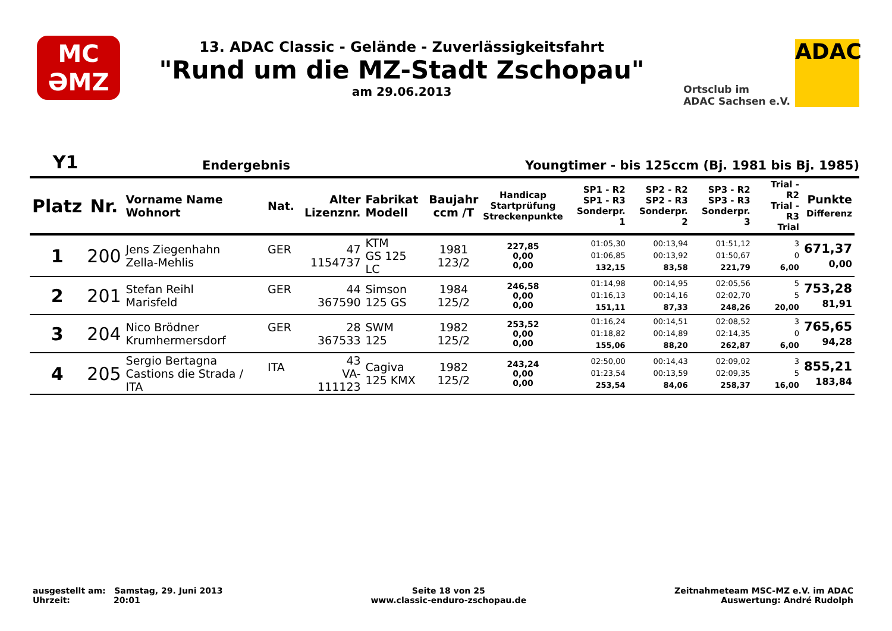MC
ƏMZ
13. ADAC Classic - Gelände - Zuverlässigkeitsfahrt
"Rund um die MZ-Stadt Zschopau"
am 29.06.2013
Ortsclub im
ADAC Sachsen e.V.
ADAC
Y1 Endergebnis Youngtimer - bis 125ccm (Bj. 1981 bis Bj. 1985)
| Platz | Nr. | Vorname Name Wohnort | Nat. | Alter Lizenznr. | Fabrikat Modell | Baujahr ccm /T | Handicap Startprüfung Streckenpunkte | SP1 - R2 SP1 - R3 Sonderpr. 1 | SP2 - R2 SP2 - R3 Sonderpr. 2 | SP3 - R2 SP3 - R3 Sonderpr. 3 | Trial - R2 Trial - R3 Trial | Punkte Differenz |
| --- | --- | --- | --- | --- | --- | --- | --- | --- | --- | --- | --- | --- |
| 1 | 200 | Jens Ziegenhahn Zella-Mehlis | GER | 47 1154737 | KTM GS 125 LC | 1981 123/2 | 227,85 0,00 0,00 | 01:05,30 01:06,85 132,15 | 00:13,94 00:13,92 83,58 | 01:51,12 01:50,67 221,79 | 3 0 6,00 | 671,37 0,00 |
| 2 | 201 | Stefan Reihl Marisfeld | GER | 44 367590 | Simson 125 GS | 1984 125/2 | 246,58 0,00 0,00 | 01:14,98 01:16,13 151,11 | 00:14,95 00:14,16 87,33 | 02:05,56 02:02,70 248,26 | 5 5 20,00 | 753,28 81,91 |
| 3 | 204 | Nico Brödner Krumhermersdorf | GER | 28 367533 | SWM 125 | 1982 125/2 | 253,52 0,00 0,00 | 01:16,24 01:18,82 155,06 | 00:14,51 00:14,89 88,20 | 02:08,52 02:14,35 262,87 | 3 0 6,00 | 765,65 94,28 |
| 4 | 205 | Sergio Bertagna Castions die Strada / ITA | ITA | 43 VA-111123 | Cagiva 125 KMX | 1982 125/2 | 243,24 0,00 0,00 | 02:50,00 01:23,54 253,54 | 00:14,43 00:13,59 84,06 | 02:09,02 02:09,35 258,37 | 3 5 16,00 | 855,21 183,84 |
ausgestellt am: Samstag, 29. Juni 2013
Uhrzeit: 20:01
Seite 18 von 25
www.classic-enduro-zschopau.de
Zeitnahmeteam MSC-MZ e.V. im ADAC
Auswertung: André Rudolph